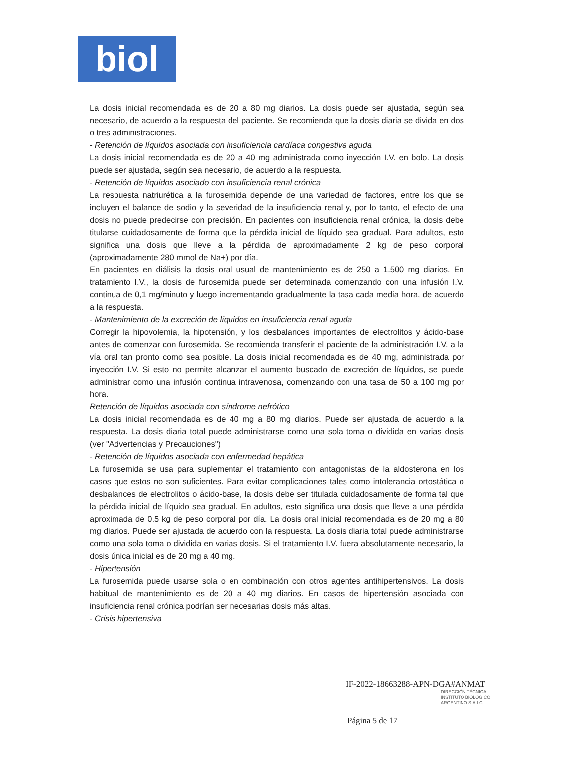biol
La dosis inicial recomendada es de 20 a 80 mg diarios. La dosis puede ser ajustada, según sea necesario, de acuerdo a la respuesta del paciente. Se recomienda que la dosis diaria se divida en dos o tres administraciones.
- Retención de líquidos asociada con insuficiencia cardíaca congestiva aguda
La dosis inicial recomendada es de 20 a 40 mg administrada como inyección I.V. en bolo. La dosis puede ser ajustada, según sea necesario, de acuerdo a la respuesta.
- Retención de líquidos asociado con insuficiencia renal crónica
La respuesta natriurética a la furosemida depende de una variedad de factores, entre los que se incluyen el balance de sodio y la severidad de la insuficiencia renal y, por lo tanto, el efecto de una dosis no puede predecirse con precisión. En pacientes con insuficiencia renal crónica, la dosis debe titularse cuidadosamente de forma que la pérdida inicial de líquido sea gradual. Para adultos, esto significa una dosis que lleve a la pérdida de aproximadamente 2 kg de peso corporal (aproximadamente 280 mmol de Na+) por día.
En pacientes en diálisis la dosis oral usual de mantenimiento es de 250 a 1.500 mg diarios. En tratamiento I.V., la dosis de furosemida puede ser determinada comenzando con una infusión I.V. continua de 0,1 mg/minuto y luego incrementando gradualmente la tasa cada media hora, de acuerdo a la respuesta.
- Mantenimiento de la excreción de líquidos en insuficiencia renal aguda
Corregir la hipovolemia, la hipotensión, y los desbalances importantes de electrolitos y ácido-base antes de comenzar con furosemida. Se recomienda transferir el paciente de la administración I.V. a la vía oral tan pronto como sea posible. La dosis inicial recomendada es de 40 mg, administrada por inyección I.V. Si esto no permite alcanzar el aumento buscado de excreción de líquidos, se puede administrar como una infusión continua intravenosa, comenzando con una tasa de 50 a 100 mg por hora.
Retención de líquidos asociada con síndrome nefrótico
La dosis inicial recomendada es de 40 mg a 80 mg diarios. Puede ser ajustada de acuerdo a la respuesta. La dosis diaria total puede administrarse como una sola toma o dividida en varias dosis (ver "Advertencias y Precauciones")
- Retención de líquidos asociada con enfermedad hepática
La furosemida se usa para suplementar el tratamiento con antagonistas de la aldosterona en los casos que estos no son suficientes. Para evitar complicaciones tales como intolerancia ortostática o desbalances de electrolitos o ácido-base, la dosis debe ser titulada cuidadosamente de forma tal que la pérdida inicial de líquido sea gradual. En adultos, esto significa una dosis que lleve a una pérdida aproximada de 0,5 kg de peso corporal por día. La dosis oral inicial recomendada es de 20 mg a 80 mg diarios. Puede ser ajustada de acuerdo con la respuesta. La dosis diaria total puede administrarse como una sola toma o dividida en varias dosis. Si el tratamiento I.V. fuera absolutamente necesario, la dosis única inicial es de 20 mg a 40 mg.
- Hipertensión
La furosemida puede usarse sola o en combinación con otros agentes antihipertensivos. La dosis habitual de mantenimiento es de 20 a 40 mg diarios. En casos de hipertensión asociada con insuficiencia renal crónica podrían ser necesarias dosis más altas.
- Crisis hipertensiva
IF-2022-18663288-APN-DGA#ANMAT
DIRECCIÓN TÉCNICA
INSTITUTO BIOLÓGICO
ARGENTINO S.A.I.C.
Página 5 de 17